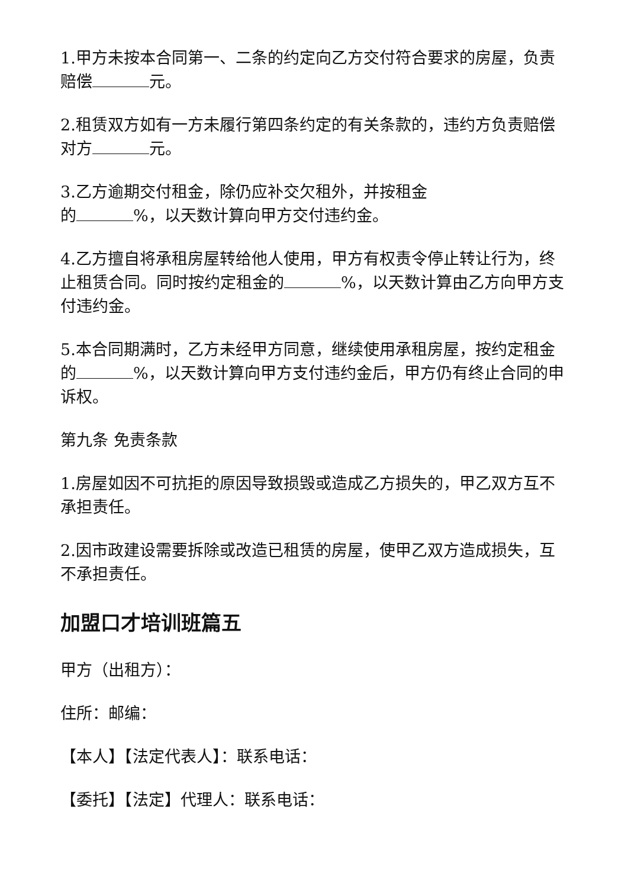1.甲方未按本合同第一、二条的约定向乙方交付符合要求的房屋，负责赔偿 元。
2.租赁双方如有一方未履行第四条约定的有关条款的，违约方负责赔偿对方 元。
3.乙方逾期交付租金，除仍应补交欠租外，并按租金
的 %，以天数计算向甲方交付违约金。
4.乙方擅自将承租房屋转给他人使用，甲方有权责令停止转让行为，终止租赁合同。同时按约定租金的 %，以天数计算由乙方向甲方支付违约金。
5.本合同期满时，乙方未经甲方同意，继续使用承租房屋，按约定租金的 %，以天数计算向甲方支付违约金后，甲方仍有终止合同的申诉权。
第九条 免责条款
1.房屋如因不可抗拒的原因导致损毁或造成乙方损失的，甲乙双方互不承担责任。
2.因市政建设需要拆除或改造已租赁的房屋，使甲乙双方造成损失，互不承担责任。
加盟口才培训班篇五
甲方（出租方）：
住所：邮编：
【本人】【法定代表人】：联系电话：
【委托】【法定】代理人：联系电话：